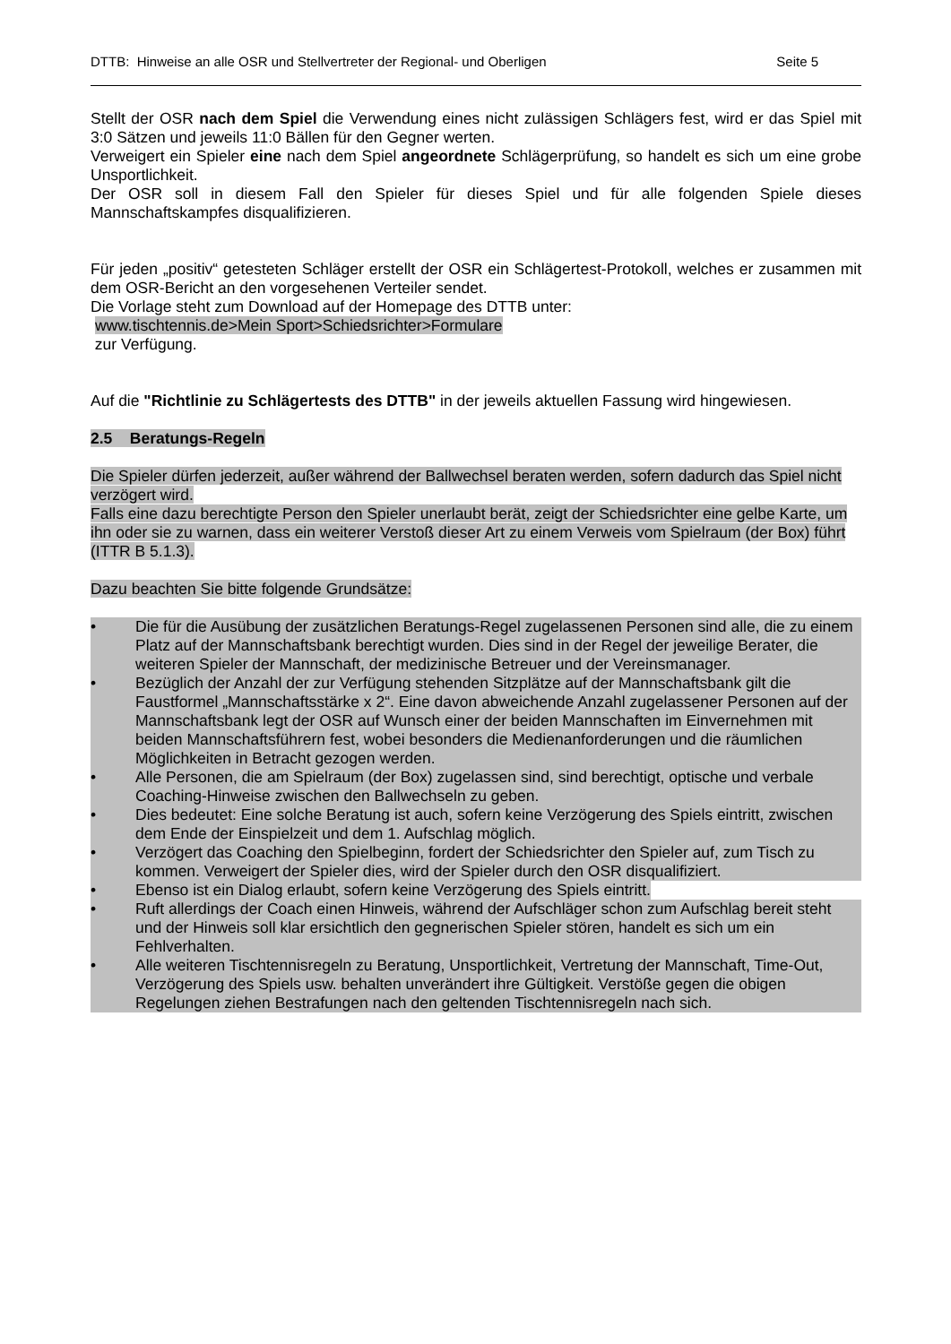DTTB: Hinweise an alle OSR und Stellvertreter der Regional- und Oberligen Seite 5
Stellt der OSR nach dem Spiel die Verwendung eines nicht zulässigen Schlägers fest, wird er das Spiel mit 3:0 Sätzen und jeweils 11:0 Bällen für den Gegner werten.
Verweigert ein Spieler eine nach dem Spiel angeordnete Schlägerprüfung, so handelt es sich um eine grobe Unsportlichkeit.
Der OSR soll in diesem Fall den Spieler für dieses Spiel und für alle folgenden Spiele dieses Mannschaftskampfes disqualifizieren.
Für jeden „positiv“ getesteten Schläger erstellt der OSR ein Schlägertest-Protokoll, welches er zusammen mit dem OSR-Bericht an den vorgesehenen Verteiler sendet.
Die Vorlage steht zum Download auf der Homepage des DTTB unter:
www.tischtennis.de>Mein Sport>Schiedsrichter>Formulare
zur Verfügung.
Auf die "Richtlinie zu Schlägertests des DTTB" in der jeweils aktuellen Fassung wird hingewiesen.
2.5 Beratungs-Regeln
Die Spieler dürfen jederzeit, außer während der Ballwechsel beraten werden, sofern dadurch das Spiel nicht verzögert wird.
Falls eine dazu berechtigte Person den Spieler unerlaubt berät, zeigt der Schiedsrichter eine gelbe Karte, um ihn oder sie zu warnen, dass ein weiterer Verstoß dieser Art zu einem Verweis vom Spielraum (der Box) führt (ITTR B 5.1.3).
Dazu beachten Sie bitte folgende Grundsätze:
• Die für die Ausübung der zusätzlichen Beratungs-Regel zugelassenen Personen sind alle, die zu einem Platz auf der Mannschaftsbank berechtigt wurden. Dies sind in der Regel der jeweilige Berater, die weiteren Spieler der Mannschaft, der medizinische Betreuer und der Vereinsmanager.
• Bezüglich der Anzahl der zur Verfügung stehenden Sitzplätze auf der Mannschaftsbank gilt die Faustformel „Mannschaftsstärke x 2“. Eine davon abweichende Anzahl zugelassener Personen auf der Mannschaftsbank legt der OSR auf Wunsch einer der beiden Mannschaften im Einvernehmen mit beiden Mannschaftsführern fest, wobei besonders die Medienanforderungen und die räumlichen Möglichkeiten in Betracht gezogen werden.
• Alle Personen, die am Spielraum (der Box) zugelassen sind, sind berechtigt, optische und verbale Coaching-Hinweise zwischen den Ballwechseln zu geben.
• Dies bedeutet: Eine solche Beratung ist auch, sofern keine Verzögerung des Spiels eintritt, zwischen dem Ende der Einspielzeit und dem 1. Aufschlag möglich.
• Verzögert das Coaching den Spielbeginn, fordert der Schiedsrichter den Spieler auf, zum Tisch zu kommen. Verweigert der Spieler dies, wird der Spieler durch den OSR disqualifiziert.
• Ebenso ist ein Dialog erlaubt, sofern keine Verzögerung des Spiels eintritt.
• Ruft allerdings der Coach einen Hinweis, während der Aufschläger schon zum Aufschlag bereit steht und der Hinweis soll klar ersichtlich den gegnerischen Spieler stören, handelt es sich um ein Fehlverhalten.
• Alle weiteren Tischtennisregeln zu Beratung, Unsportlichkeit, Vertretung der Mannschaft, Time-Out, Verzögerung des Spiels usw. behalten unverändert ihre Gültigkeit. Verstöße gegen die obigen Regelungen ziehen Bestrafungen nach den geltenden Tischtennisregeln nach sich.